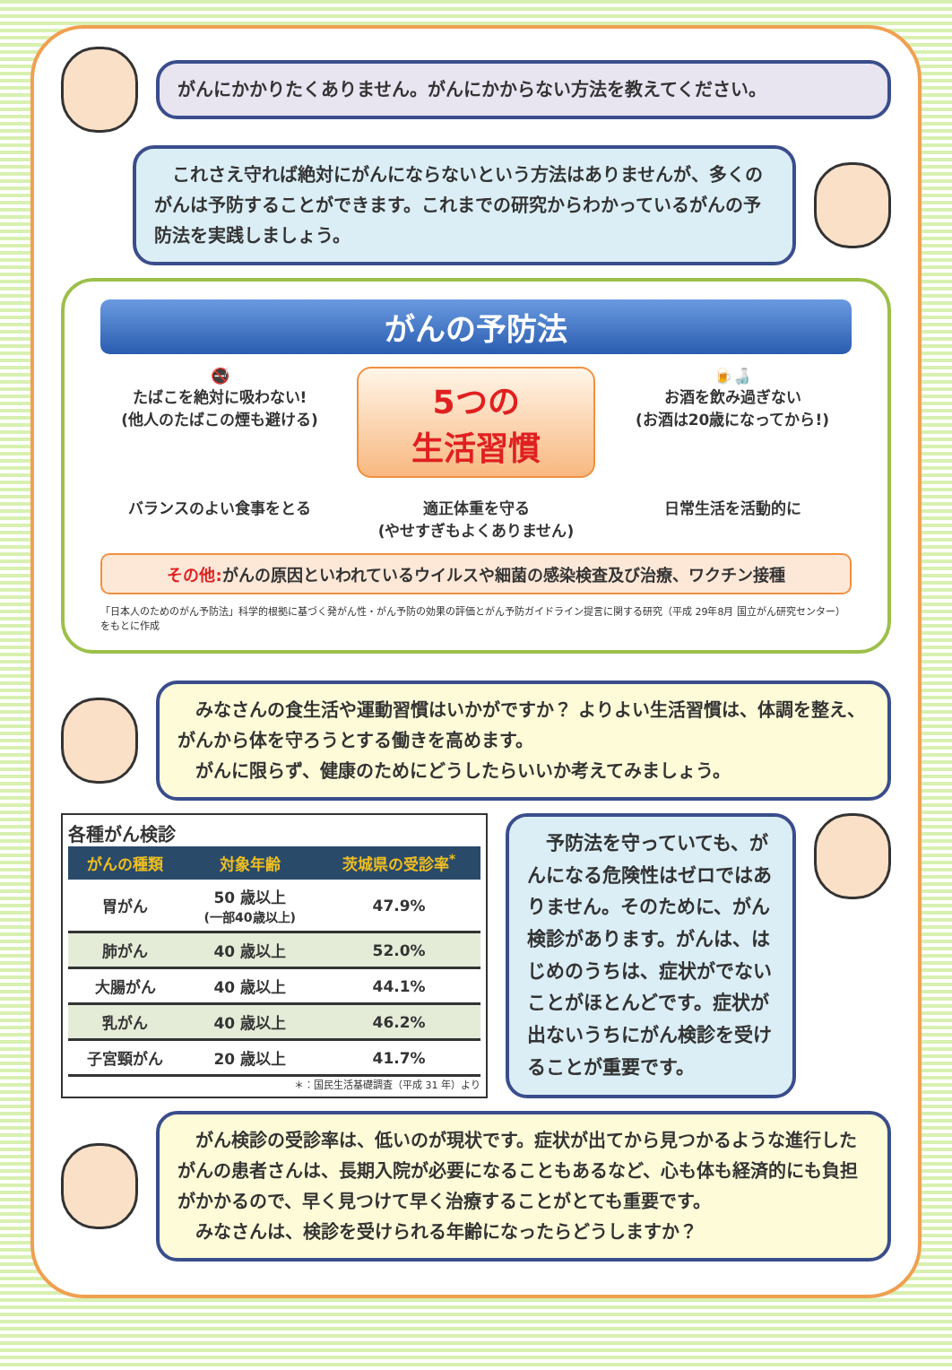がんにかかりたくありません。がんにかからない方法を教えてください。
　これさえ守れば絶対にがんにならないという方法はありませんが、多くのがんは予防することができます。これまでの研究からわかっているがんの予防法を実践しましょう。
がんの予防法
🚭
たばこを絶対に吸わない!
(他人のたばこの煙も避ける)
5つの
生活習慣
🍺🍶
お酒を飲み過ぎない
(お酒は20歳になってから!)
バランスのよい食事をとる
適正体重を守る
(やせすぎもよくありません)
日常生活を活動的に
その他: がんの原因といわれているウイルスや細菌の感染検査及び治療、ワクチン接種
「日本人のためのがん予防法」科学的根拠に基づく発がん性・がん予防の効果の評価とがん予防ガイドライン提言に関する研究（平成 29年8月 国立がん研究センター）をもとに作成
　みなさんの食生活や運動習慣はいかがですか？ よりよい生活習慣は、体調を整え、がんから体を守ろうとする働きを高めます。
　がんに限らず、健康のためにどうしたらいいか考えてみましょう。
各種がん検診
| がんの種類 | 対象年齢 | 茨城県の受診率<sup>*</sup> |
| --- | --- | --- |
| 胃がん | 50 歳以上 (一部40歳以上) | 47.9% |
| 肺がん | 40 歳以上 | 52.0% |
| 大腸がん | 40 歳以上 | 44.1% |
| 乳がん | 40 歳以上 | 46.2% |
| 子宮頸がん | 20 歳以上 | 41.7% |
＊：国民生活基礎調査（平成 31 年）より
　予防法を守っていても、がんになる危険性はゼロではありません。そのために、がん検診があります。がんは、はじめのうちは、症状がでないことがほとんどです。症状が出ないうちにがん検診を受けることが重要です。
　がん検診の受診率は、低いのが現状です。症状が出てから見つかるような進行したがんの患者さんは、長期入院が必要になることもあるなど、心も体も経済的にも負担がかかるので、早く見つけて早く治療することがとても重要です。
　みなさんは、検診を受けられる年齢になったらどうしますか？